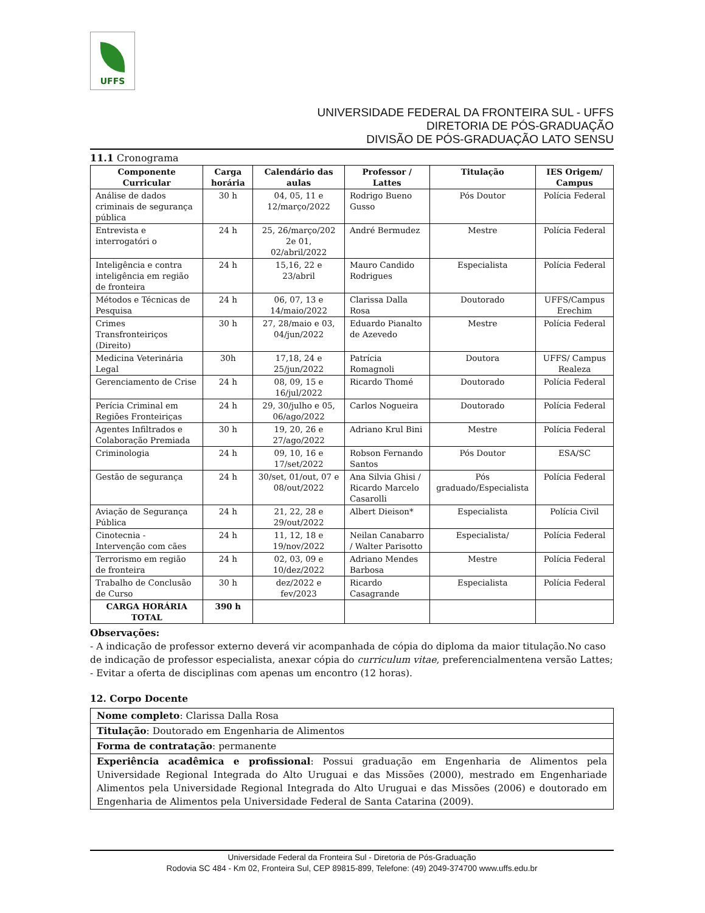UFFS
UNIVERSIDADE FEDERAL DA FRONTEIRA SUL - UFFS
DIRETORIA DE PÓS-GRADUAÇÃO
DIVISÃO DE PÓS-GRADUAÇÃO LATO SENSU
11.1 Cronograma
| Componente Curricular | Carga horária | Calendário das aulas | Professor / Lattes | Titulação | IES Origem/ Campus |
| --- | --- | --- | --- | --- | --- |
| Análise de dados criminais de segurança pública | 30 h | 04, 05, 11 e 12/março/2022 | Rodrigo Bueno Gusso | Pós Doutor | Polícia Federal |
| Entrevista e interrogatóri o | 24 h | 25, 26/março/202 2e 01, 02/abril/2022 | André Bermudez | Mestre | Polícia Federal |
| Inteligência e contra inteligência em região de fronteira | 24 h | 15,16, 22 e 23/abril | Mauro Candido Rodrigues | Especialista | Polícia Federal |
| Métodos e Técnicas de Pesquisa | 24 h | 06, 07, 13 e 14/maio/2022 | Clarissa Dalla Rosa | Doutorado | UFFS/Campus Erechim |
| Crimes Transfronteiriços (Direito) | 30 h | 27, 28/maio e 03, 04/jun/2022 | Eduardo Pianalto de Azevedo | Mestre | Polícia Federal |
| Medicina Veterinária Legal | 30h | 17,18, 24 e 25/jun/2022 | Patrícia Romagnoli | Doutora | UFFS/ Campus Realeza |
| Gerenciamento de Crise | 24 h | 08, 09, 15 e 16/jul/2022 | Ricardo Thomé | Doutorado | Polícia Federal |
| Perícia Criminal em Regiões Fronteiriças | 24 h | 29, 30/julho e 05, 06/ago/2022 | Carlos Nogueira | Doutorado | Polícia Federal |
| Agentes Infiltrados e Colaboração Premiada | 30 h | 19, 20, 26 e 27/ago/2022 | Adriano Krul Bini | Mestre | Polícia Federal |
| Criminologia | 24 h | 09, 10, 16 e 17/set/2022 | Robson Fernando Santos | Pós Doutor | ESA/SC |
| Gestão de segurança | 24 h | 30/set, 01/out, 07 e 08/out/2022 | Ana Silvia Ghisi / Ricardo Marcelo Casarolli | Pós graduado/Especialista | Polícia Federal |
| Aviação de Segurança Pública | 24 h | 21, 22, 28 e 29/out/2022 | Albert Dieison* | Especialista | Polícia Civil |
| Cinotecnia - Intervenção com cães | 24 h | 11, 12, 18 e 19/nov/2022 | Neilan Canabarro / Walter Parisotto | Especialista/ | Polícia Federal |
| Terrorismo em região de fronteira | 24 h | 02, 03, 09 e 10/dez/2022 | Adriano Mendes Barbosa | Mestre | Polícia Federal |
| Trabalho de Conclusão de Curso | 30 h | dez/2022 e fev/2023 | Ricardo Casagrande | Especialista | Polícia Federal |
| CARGA HORÁRIA TOTAL | 390 h | | | | |
Observações:
- A indicação de professor externo deverá vir acompanhada de cópia do diploma da maior titulação.No caso de indicação de professor especialista, anexar cópia do curriculum vitae, preferencialmentena versão Lattes;
- Evitar a oferta de disciplinas com apenas um encontro (12 horas).
12. Corpo Docente
| Nome completo : Clarissa Dalla Rosa |
| Titulação : Doutorado em Engenharia de Alimentos |
| Forma de contratação : permanente |
| Experiência acadêmica e profissional : Possui graduação em Engenharia de Alimentos pela Universidade Regional Integrada do Alto Uruguai e das Missões (2000), mestrado em Engenhariade Alimentos pela Universidade Regional Integrada do Alto Uruguai e das Missões (2006) e doutorado em Engenharia de Alimentos pela Universidade Federal de Santa Catarina (2009). |
Universidade Federal da Fronteira Sul - Diretoria de Pós-Graduação
Rodovia SC 484 - Km 02, Fronteira Sul, CEP 89815-899, Telefone: (49) 2049-374700 www.uffs.edu.br